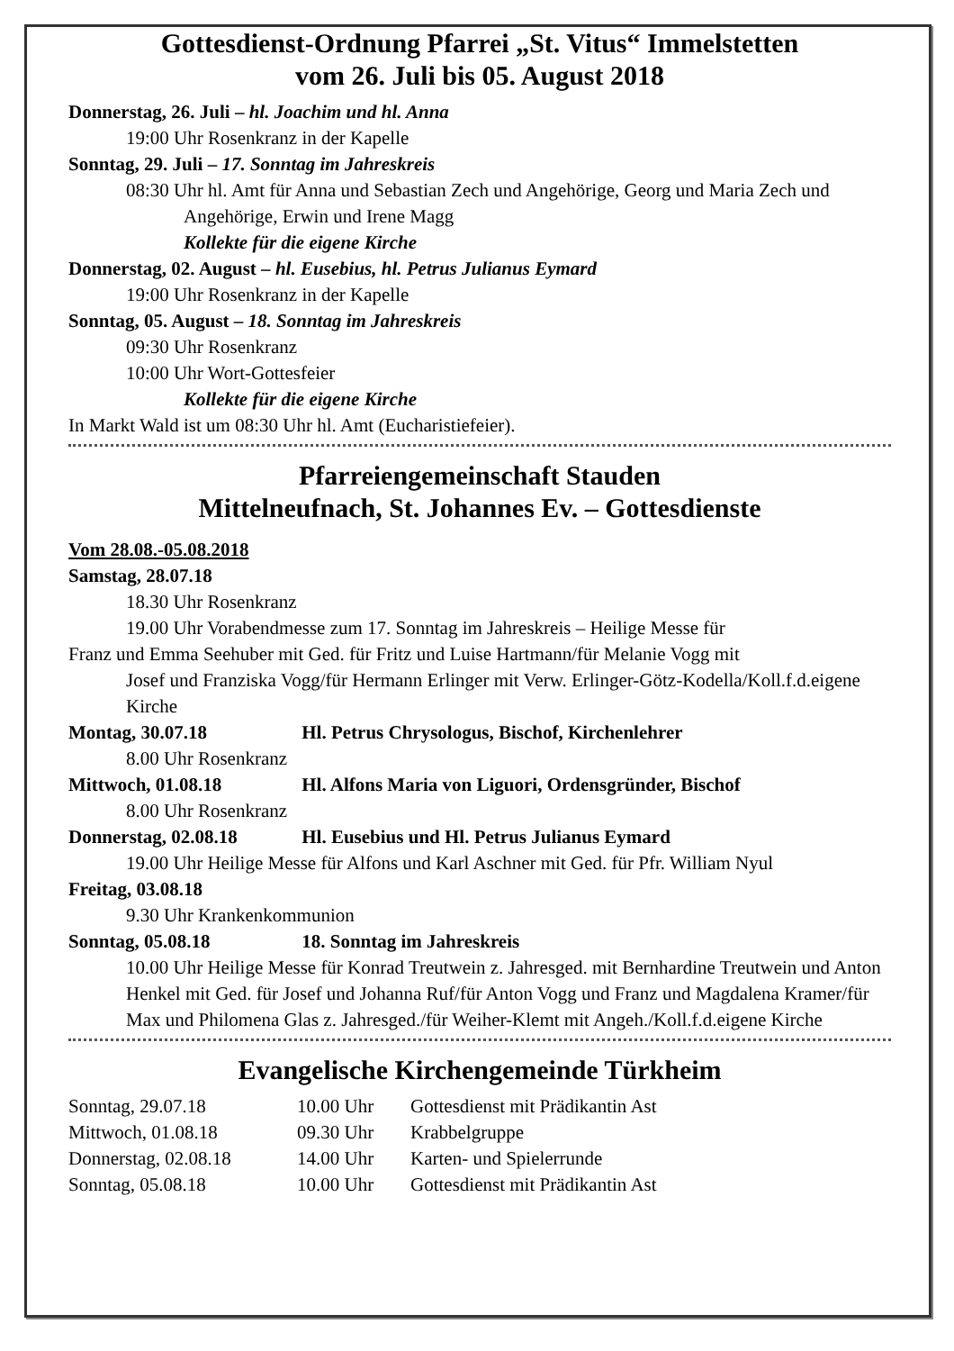Gottesdienst-Ordnung Pfarrei „St. Vitus“ Immelstetten
vom 26. Juli bis 05. August 2018
Donnerstag, 26. Juli – hl. Joachim und hl. Anna
19:00 Uhr Rosenkranz in der Kapelle
Sonntag, 29. Juli – 17. Sonntag im Jahreskreis
08:30 Uhr hl. Amt für Anna und Sebastian Zech und Angehörige, Georg und Maria Zech und Angehörige, Erwin und Irene Magg
Kollekte für die eigene Kirche
Donnerstag, 02. August – hl. Eusebius, hl. Petrus Julianus Eymard
19:00 Uhr Rosenkranz in der Kapelle
Sonntag, 05. August – 18. Sonntag im Jahreskreis
09:30 Uhr Rosenkranz
10:00 Uhr Wort-Gottesfeier
Kollekte für die eigene Kirche
In Markt Wald ist um 08:30 Uhr hl. Amt (Eucharistiefeier).
Pfarreiengemeinschaft Stauden
Mittelneufnach, St. Johannes Ev. – Gottesdienste
Vom 28.08.-05.08.2018
Samstag, 28.07.18
18.30 Uhr Rosenkranz
19.00 Uhr Vorabendmesse zum 17. Sonntag im Jahreskreis – Heilige Messe für
Franz und Emma Seehuber mit Ged. für Fritz und Luise Hartmann/für Melanie Vogg mit
Josef und Franziska Vogg/für Hermann Erlinger mit Verw. Erlinger-Götz-Kodella/Koll.f.d.eigene Kirche
Montag, 30.07.18 Hl. Petrus Chrysologus, Bischof, Kirchenlehrer
8.00 Uhr Rosenkranz
Mittwoch, 01.08.18 Hl. Alfons Maria von Liguori, Ordensgründer, Bischof
8.00 Uhr Rosenkranz
Donnerstag, 02.08.18 Hl. Eusebius und Hl. Petrus Julianus Eymard
19.00 Uhr Heilige Messe für Alfons und Karl Aschner mit Ged. für Pfr. William Nyul
Freitag, 03.08.18
9.30 Uhr Krankenkommunion
Sonntag, 05.08.18 18. Sonntag im Jahreskreis
10.00 Uhr Heilige Messe für Konrad Treutwein z. Jahresged. mit Bernhardine Treutwein und Anton Henkel mit Ged. für Josef und Johanna Ruf/für Anton Vogg und Franz und Magdalena Kramer/für Max und Philomena Glas z. Jahresged./für Weiher-Klemt mit Angeh./Koll.f.d.eigene Kirche
Evangelische Kirchengemeinde Türkheim
| Sonntag, 29.07.18 | 10.00 Uhr | Gottesdienst mit Prädikantin Ast |
| Mittwoch, 01.08.18 | 09.30 Uhr | Krabbelgruppe |
| Donnerstag, 02.08.18 | 14.00 Uhr | Karten- und Spielerrunde |
| Sonntag, 05.08.18 | 10.00 Uhr | Gottesdienst mit Prädikantin Ast |